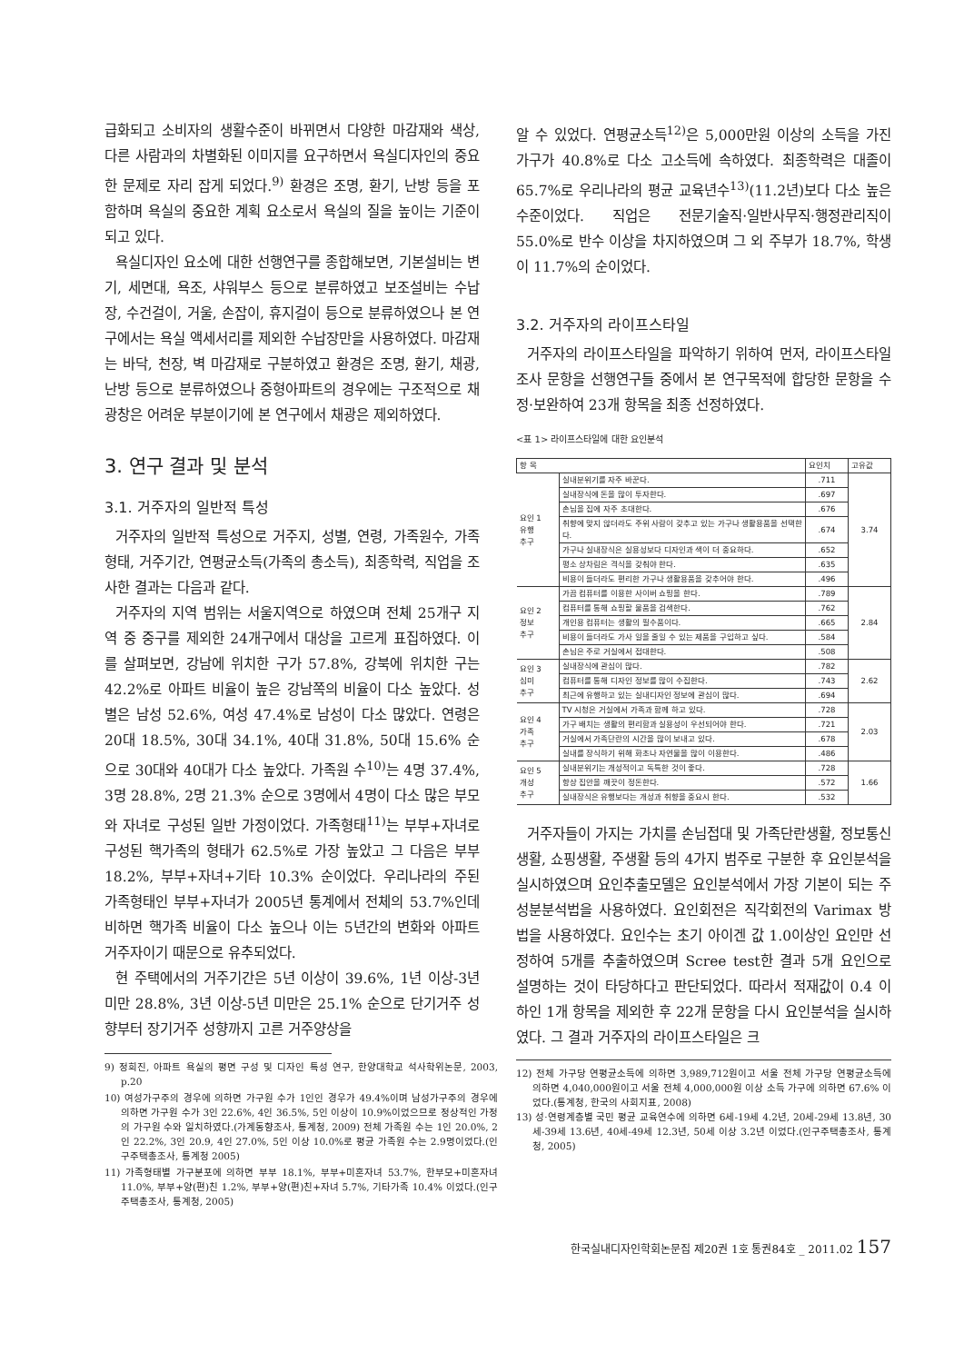급화되고 소비자의 생활수준이 바뀌면서 다양한 마감재와 색상, 다른 사람과의 차별화된 이미지를 요구하면서 욕실디자인의 중요한 문제로 자리 잡게 되었다.<sup>9)</sup> 환경은 조명, 환기, 난방 등을 포함하며 욕실의 중요한 계획 요소로서 욕실의 질을 높이는 기준이 되고 있다.
욕실디자인 요소에 대한 선행연구를 종합해보면, 기본설비는 변기, 세면대, 욕조, 샤워부스 등으로 분류하였고 보조설비는 수납장, 수건걸이, 거울, 손잡이, 휴지걸이 등으로 분류하였으나 본 연구에서는 욕실 액세서리를 제외한 수납장만을 사용하였다. 마감재는 바닥, 천장, 벽 마감재로 구분하였고 환경은 조명, 환기, 채광, 난방 등으로 분류하였으나 중형아파트의 경우에는 구조적으로 채광창은 어려운 부분이기에 본 연구에서 채광은 제외하였다.
3. 연구 결과 및 분석
3.1. 거주자의 일반적 특성
거주자의 일반적 특성으로 거주지, 성별, 연령, 가족원수, 가족형태, 거주기간, 연평균소득(가족의 총소득), 최종학력, 직업을 조사한 결과는 다음과 같다.
거주자의 지역 범위는 서울지역으로 하였으며 전체 25개구 지역 중 중구를 제외한 24개구에서 대상을 고르게 표집하였다. 이를 살펴보면, 강남에 위치한 구가 57.8%, 강북에 위치한 구는 42.2%로 아파트 비율이 높은 강남쪽의 비율이 다소 높았다. 성별은 남성 52.6%, 여성 47.4%로 남성이 다소 많았다. 연령은 20대 18.5%, 30대 34.1%, 40대 31.8%, 50대 15.6% 순으로 30대와 40대가 다소 높았다. 가족원 수<sup>10)</sup>는 4명 37.4%, 3명 28.8%, 2명 21.3% 순으로 3명에서 4명이 다소 많은 부모와 자녀로 구성된 일반 가정이었다. 가족형태<sup>11)</sup>는 부부+자녀로 구성된 핵가족의 형태가 62.5%로 가장 높았고 그 다음은 부부 18.2%, 부부+자녀+기타 10.3% 순이었다. 우리나라의 주된 가족형태인 부부+자녀가 2005년 통계에서 전체의 53.7%인데 비하면 핵가족 비율이 다소 높으나 이는 5년간의 변화와 아파트 거주자이기 때문으로 유추되었다.
현 주택에서의 거주기간은 5년 이상이 39.6%, 1년 이상-3년 미만 28.8%, 3년 이상-5년 미만은 25.1% 순으로 단기거주 성향부터 장기거주 성향까지 고른 거주양상을
9) 정희진, 아파트 욕실의 평면 구성 및 디자인 특성 연구, 한양대학교 석사학위논문, 2003, p.20
10) 여성가구주의 경우에 의하면 가구원 수가 1인인 경우가 49.4%이며 남성가구주의 경우에 의하면 가구원 수가 3인 22.6%, 4인 36.5%, 5인 이상이 10.9%이었으므로 정상적인 가정의 가구원 수와 일치하였다.(가계동향조사, 통계청, 2009) 전체 가족원 수는 1인 20.0%, 2인 22.2%, 3인 20.9, 4인 27.0%, 5인 이상 10.0%로 평균 가족원 수는 2.9명이었다.(인구주택총조사, 통계청 2005)
11) 가족형태별 가구분포에 의하면 부부 18.1%, 부부+미혼자녀 53.7%, 한부모+미혼자녀 11.0%, 부부+양(편)친 1.2%, 부부+양(편)친+자녀 5.7%, 기타가족 10.4% 이었다.(인구주택총조사, 통계청, 2005)
알 수 있었다. 연평균소득<sup>12)</sup>은 5,000만원 이상의 소득을 가진 가구가 40.8%로 다소 고소득에 속하였다. 최종학력은 대졸이 65.7%로 우리나라의 평균 교육년수<sup>13)</sup>(11.2년)보다 다소 높은 수준이었다. 직업은 전문기술직·일반사무직·행정관리직이 55.0%로 반수 이상을 차지하였으며 그 외 주부가 18.7%, 학생이 11.7%의 순이었다.
3.2. 거주자의 라이프스타일
거주자의 라이프스타일을 파악하기 위하여 먼저, 라이프스타일 조사 문항을 선행연구들 중에서 본 연구목적에 합당한 문항을 수정·보완하여 23개 항목을 최종 선정하였다.
<표 1> 라이프스타일에 대한 요인분석
| 항 목 | | 요인치 | 고유값 |
| --- | --- | --- | --- |
| 요인 1 유행 추구 | 실내분위기를 자주 바꾼다. | .711 | 3.74 |
| | 실내장식에 돈을 많이 투자한다. | .697 | |
| | 손님을 집에 자주 초대한다. | .676 | |
| | 취향에 맞지 않더라도 주위 사람이 갖추고 있는 가구나 생활용품을 선택한다. | .674 | |
| | 가구나 실내장식은 실용성보다 디자인과 색이 더 중요하다. | .652 | |
| | 평소 상차림은 격식을 갖춰야 한다. | .635 | |
| | 비용이 들더라도 편리한 가구나 생활용품을 갖추어야 한다. | .496 | |
| 요인 2 정보 추구 | 가끔 컴퓨터를 이용한 사이버 쇼핑을 한다. | .789 | 2.84 |
| | 컴퓨터를 통해 쇼핑할 물품을 검색한다. | .762 | |
| | 개인용 컴퓨터는 생활의 필수품이다. | .665 | |
| | 비용이 들더라도 가사 일을 줄일 수 있는 제품을 구입하고 싶다. | .584 | |
| | 손님은 주로 거실에서 접대한다. | .508 | |
| 요인 3 심미 추구 | 실내장식에 관심이 많다. | .782 | 2.62 |
| | 컴퓨터를 통해 디자인 정보를 많이 수집한다. | .743 | |
| | 최근에 유행하고 있는 실내디자인 정보에 관심이 많다. | .694 | |
| 요인 4 가족 추구 | TV 시청은 거실에서 가족과 함께 하고 있다. | .728 | 2.03 |
| | 가구 배치는 생활의 편리함과 실용성이 우선되어야 한다. | .721 | |
| | 거실에서 가족단란의 시간을 많이 보내고 있다. | .678 | |
| | 실내를 장식하기 위해 화초나 자연물을 많이 이용한다. | .486 | |
| 요인 5 개성 추구 | 실내분위기는 개성적이고 독특한 것이 좋다. | .728 | 1.66 |
| | 항상 집안을 깨끗이 정돈한다. | .572 | |
| | 실내장식은 유행보다는 개성과 취향을 중요시 한다. | .532 | |
거주자들이 가지는 가치를 손님접대 및 가족단란생활, 정보통신생활, 쇼핑생활, 주생활 등의 4가지 범주로 구분한 후 요인분석을 실시하였으며 요인추출모델은 요인분석에서 가장 기본이 되는 주성분분석법을 사용하였다. 요인회전은 직각회전의 Varimax 방법을 사용하였다. 요인수는 초기 아이겐 값 1.0이상인 요인만 선정하여 5개를 추출하였으며 Scree test한 결과 5개 요인으로 설명하는 것이 타당하다고 판단되었다. 따라서 적재값이 0.4 이하인 1개 항목을 제외한 후 22개 문항을 다시 요인분석을 실시하였다. 그 결과 거주자의 라이프스타일은 크
12) 전체 가구당 연평균소득에 의하면 3,989,712원이고 서울 전체 가구당 연평균소득에 의하면 4,040,000원이고 서울 전체 4,000,000원 이상 소득 가구에 의하면 67.6% 이었다.(통계청, 한국의 사회지표, 2008)
13) 성·연령계층별 국민 평균 교육연수에 의하면 6세-19세 4.2년, 20세-29세 13.8년, 30세-39세 13.6년, 40세-49세 12.3년, 50세 이상 3.2년 이었다.(인구주택총조사, 통계청, 2005)
한국실내디자인학회논문집 제20권 1호 통권84호 _ 2011.02 157